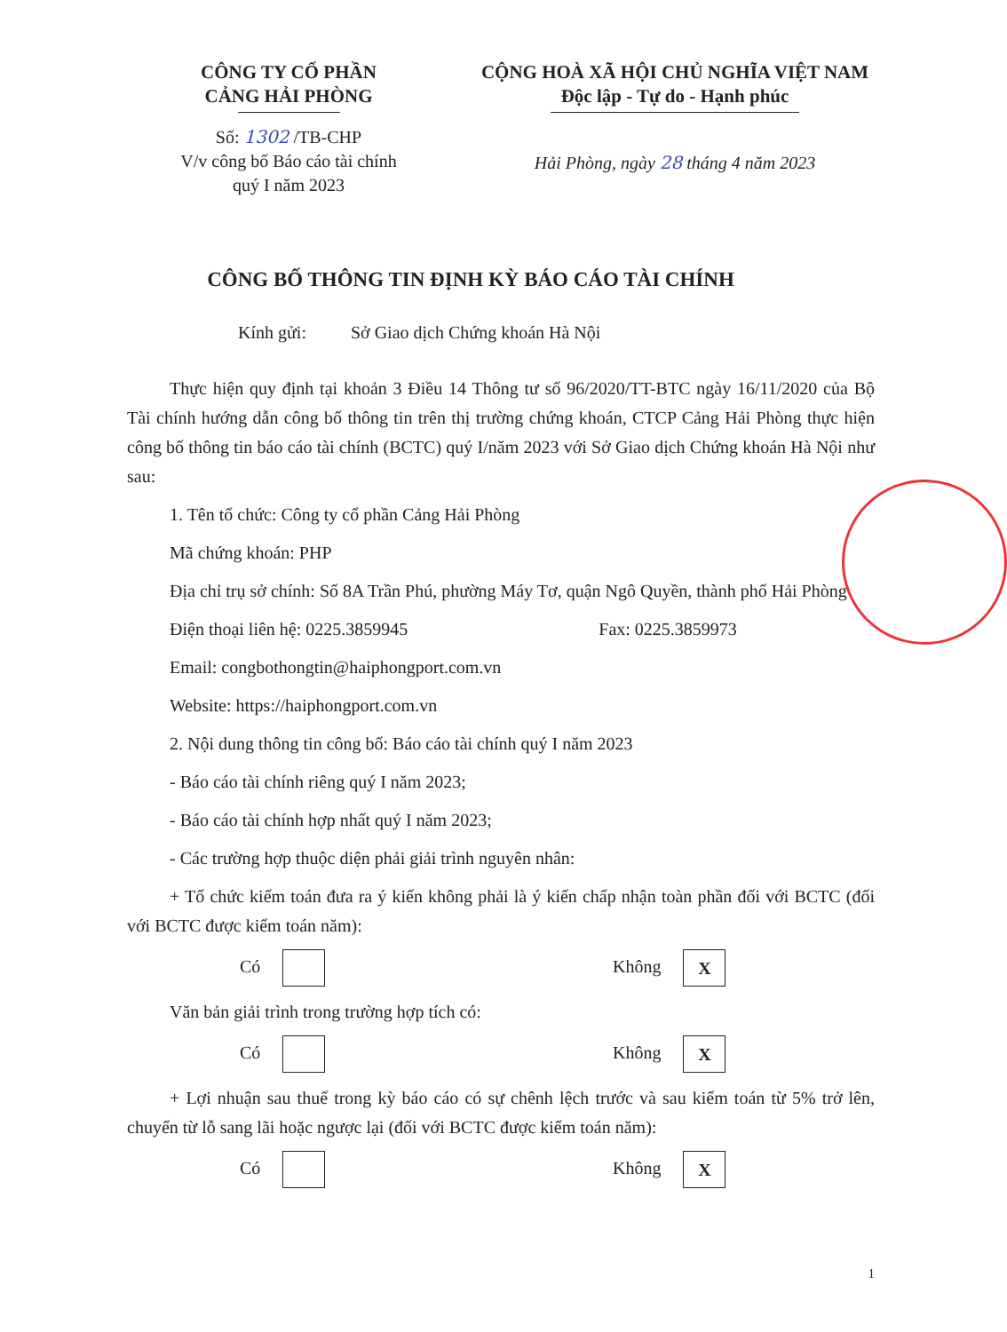CÔNG TY CỔ PHẦN
CẢNG HẢI PHÒNG
Số: 1302 /TB-CHP
V/v công bố Báo cáo tài chính
quý I năm 2023
CỘNG HOÀ XÃ HỘI CHỦ NGHĨA VIỆT NAM
Độc lập - Tự do - Hạnh phúc
Hải Phòng, ngày 28 tháng 4 năm 2023
CÔNG BỐ THÔNG TIN ĐỊNH KỲ BÁO CÁO TÀI CHÍNH
Kính gửi: Sở Giao dịch Chứng khoán Hà Nội
Thực hiện quy định tại khoản 3 Điều 14 Thông tư số 96/2020/TT-BTC ngày 16/11/2020 của Bộ Tài chính hướng dẫn công bố thông tin trên thị trường chứng khoán, CTCP Cảng Hải Phòng thực hiện công bố thông tin báo cáo tài chính (BCTC) quý I/năm 2023 với Sở Giao dịch Chứng khoán Hà Nội như sau:
1. Tên tổ chức: Công ty cổ phần Cảng Hải Phòng
Mã chứng khoán: PHP
Địa chỉ trụ sở chính: Số 8A Trần Phú, phường Máy Tơ, quận Ngô Quyền, thành phố Hải Phòng
Điện thoại liên hệ: 0225.3859945 Fax: 0225.3859973
Email: congbothongtin@haiphongport.com.vn
Website: https://haiphongport.com.vn
2. Nội dung thông tin công bố: Báo cáo tài chính quý I năm 2023
- Báo cáo tài chính riêng quý I năm 2023;
- Báo cáo tài chính hợp nhất quý I năm 2023;
- Các trường hợp thuộc diện phải giải trình nguyên nhân:
+ Tổ chức kiểm toán đưa ra ý kiến không phải là ý kiến chấp nhận toàn phần đối với BCTC (đối với BCTC được kiểm toán năm):
Có Không X
Văn bản giải trình trong trường hợp tích có:
Có Không X
+ Lợi nhuận sau thuế trong kỳ báo cáo có sự chênh lệch trước và sau kiểm toán từ 5% trở lên, chuyển từ lỗ sang lãi hoặc ngược lại (đối với BCTC được kiểm toán năm):
Có Không X
1